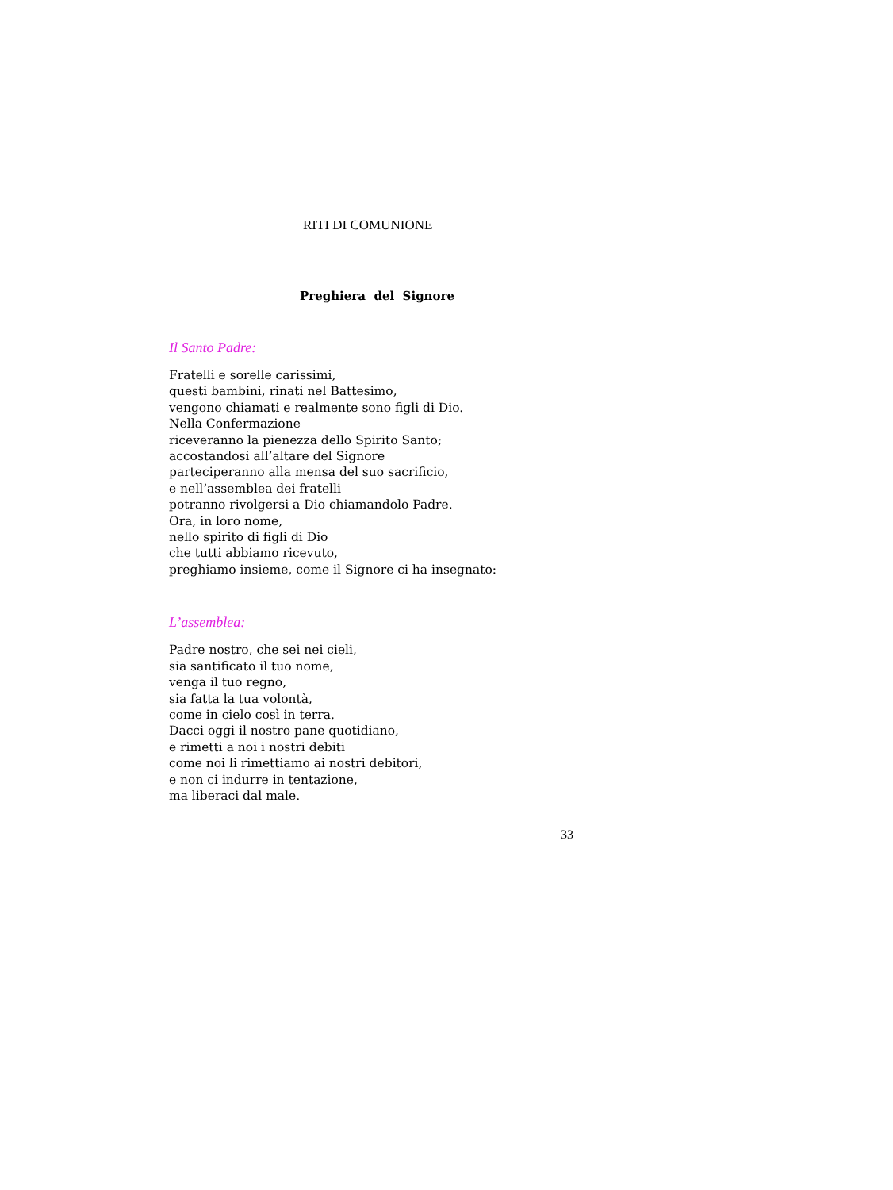RITI DI COMUNIONE
Preghiera del Signore
Il Santo Padre:
Fratelli e sorelle carissimi,
questi bambini, rinati nel Battesimo,
vengono chiamati e realmente sono figli di Dio.
Nella Confermazione
riceveranno la pienezza dello Spirito Santo;
accostandosi all’altare del Signore
parteciperanno alla mensa del suo sacrificio,
e nell’assemblea dei fratelli
potranno rivolgersi a Dio chiamandolo Padre.
Ora, in loro nome,
nello spirito di figli di Dio
che tutti abbiamo ricevuto,
preghiamo insieme, come il Signore ci ha insegnato:
L’assemblea:
Padre nostro, che sei nei cieli,
sia santificato il tuo nome,
venga il tuo regno,
sia fatta la tua volontà,
come in cielo così in terra.
Dacci oggi il nostro pane quotidiano,
e rimetti a noi i nostri debiti
come noi li rimettiamo ai nostri debitori,
e non ci indurre in tentazione,
ma liberaci dal male.
33